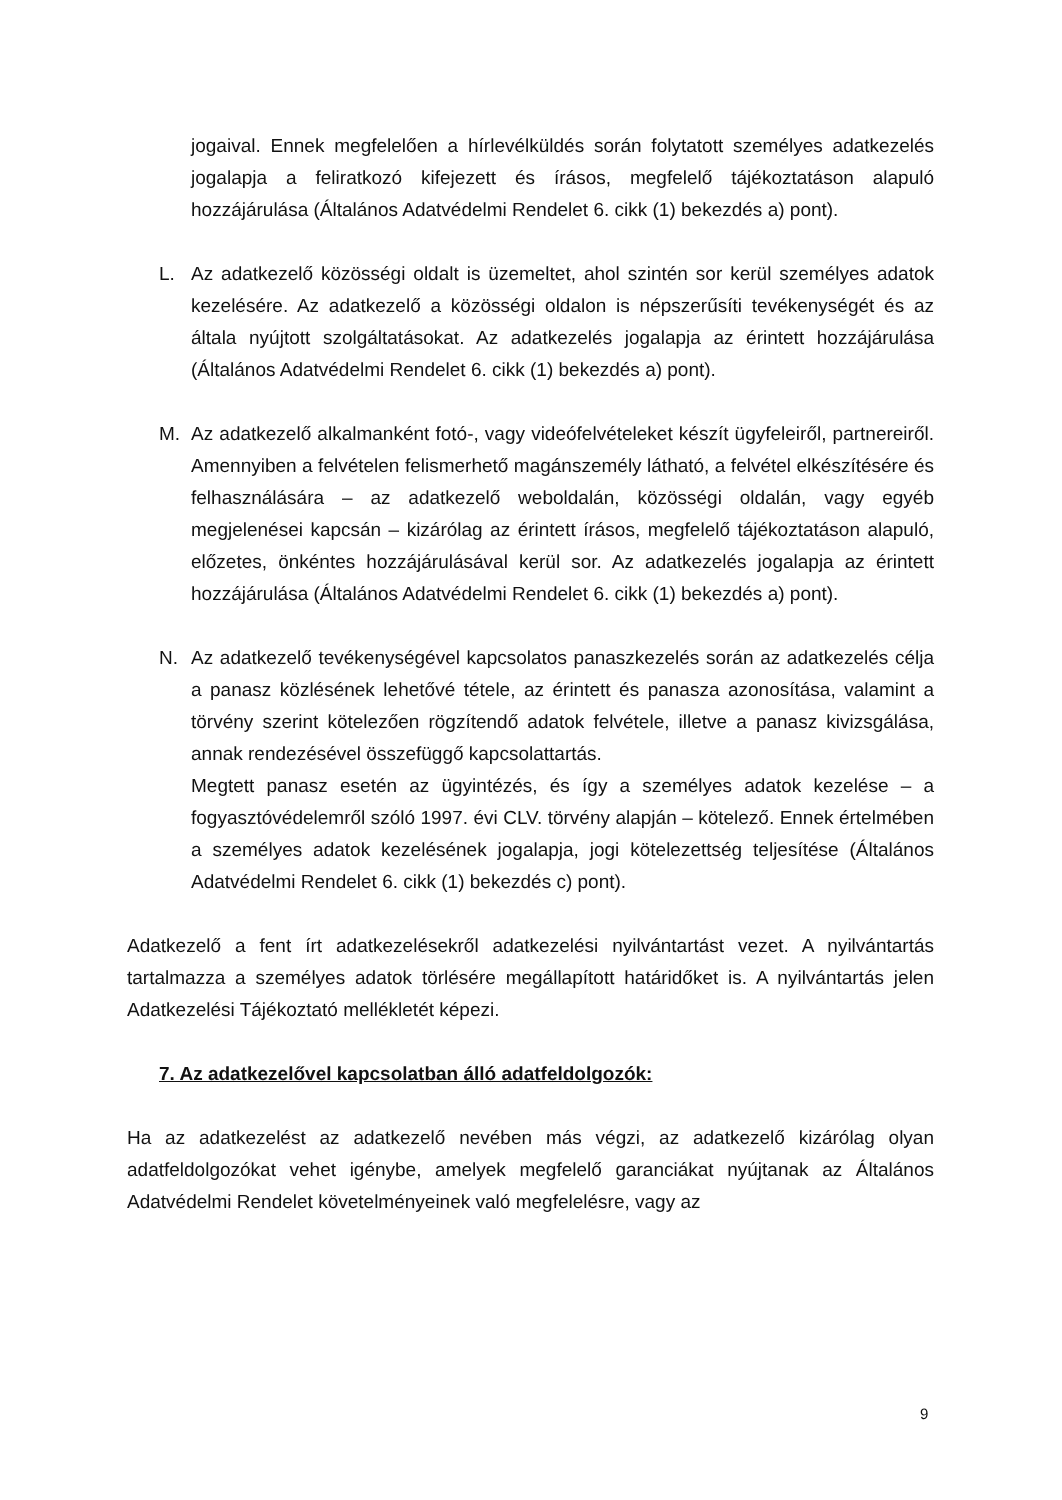jogaival. Ennek megfelelően a hírlevélküldés során folytatott személyes adatkezelés jogalapja a feliratkozó kifejezett és írásos, megfelelő tájékoztatáson alapuló hozzájárulása (Általános Adatvédelmi Rendelet 6. cikk (1) bekezdés a) pont).
L. Az adatkezelő közösségi oldalt is üzemeltet, ahol szintén sor kerül személyes adatok kezelésére. Az adatkezelő a közösségi oldalon is népszerűsíti tevékenységét és az általa nyújtott szolgáltatásokat. Az adatkezelés jogalapja az érintett hozzájárulása (Általános Adatvédelmi Rendelet 6. cikk (1) bekezdés a) pont).
M. Az adatkezelő alkalmanként fotó-, vagy videófelvételeket készít ügyfeleiről, partnereiről. Amennyiben a felvételen felismerhető magánszemély látható, a felvétel elkészítésére és felhasználására – az adatkezelő weboldalán, közösségi oldalán, vagy egyéb megjelenései kapcsán – kizárólag az érintett írásos, megfelelő tájékoztatáson alapuló, előzetes, önkéntes hozzájárulásával kerül sor. Az adatkezelés jogalapja az érintett hozzájárulása (Általános Adatvédelmi Rendelet 6. cikk (1) bekezdés a) pont).
N. Az adatkezelő tevékenységével kapcsolatos panaszkezelés során az adatkezelés célja a panasz közlésének lehetővé tétele, az érintett és panasza azonosítása, valamint a törvény szerint kötelezően rögzítendő adatok felvétele, illetve a panasz kivizsgálása, annak rendezésével összefüggő kapcsolattartás.
Megtett panasz esetén az ügyintézés, és így a személyes adatok kezelése – a fogyasztóvédelemről szóló 1997. évi CLV. törvény alapján – kötelező. Ennek értelmében a személyes adatok kezelésének jogalapja, jogi kötelezettség teljesítése (Általános Adatvédelmi Rendelet 6. cikk (1) bekezdés c) pont).
Adatkezelő a fent írt adatkezelésekről adatkezelési nyilvántartást vezet. A nyilvántartás tartalmazza a személyes adatok törlésére megállapított határidőket is. A nyilvántartás jelen Adatkezelési Tájékoztató mellékletét képezi.
7. Az adatkezelővel kapcsolatban álló adatfeldolgozók:
Ha az adatkezelést az adatkezelő nevében más végzi, az adatkezelő kizárólag olyan adatfeldolgozókat vehet igénybe, amelyek megfelelő garanciákat nyújtanak az Általános Adatvédelmi Rendelet követelményeinek való megfelelésre, vagy az
9